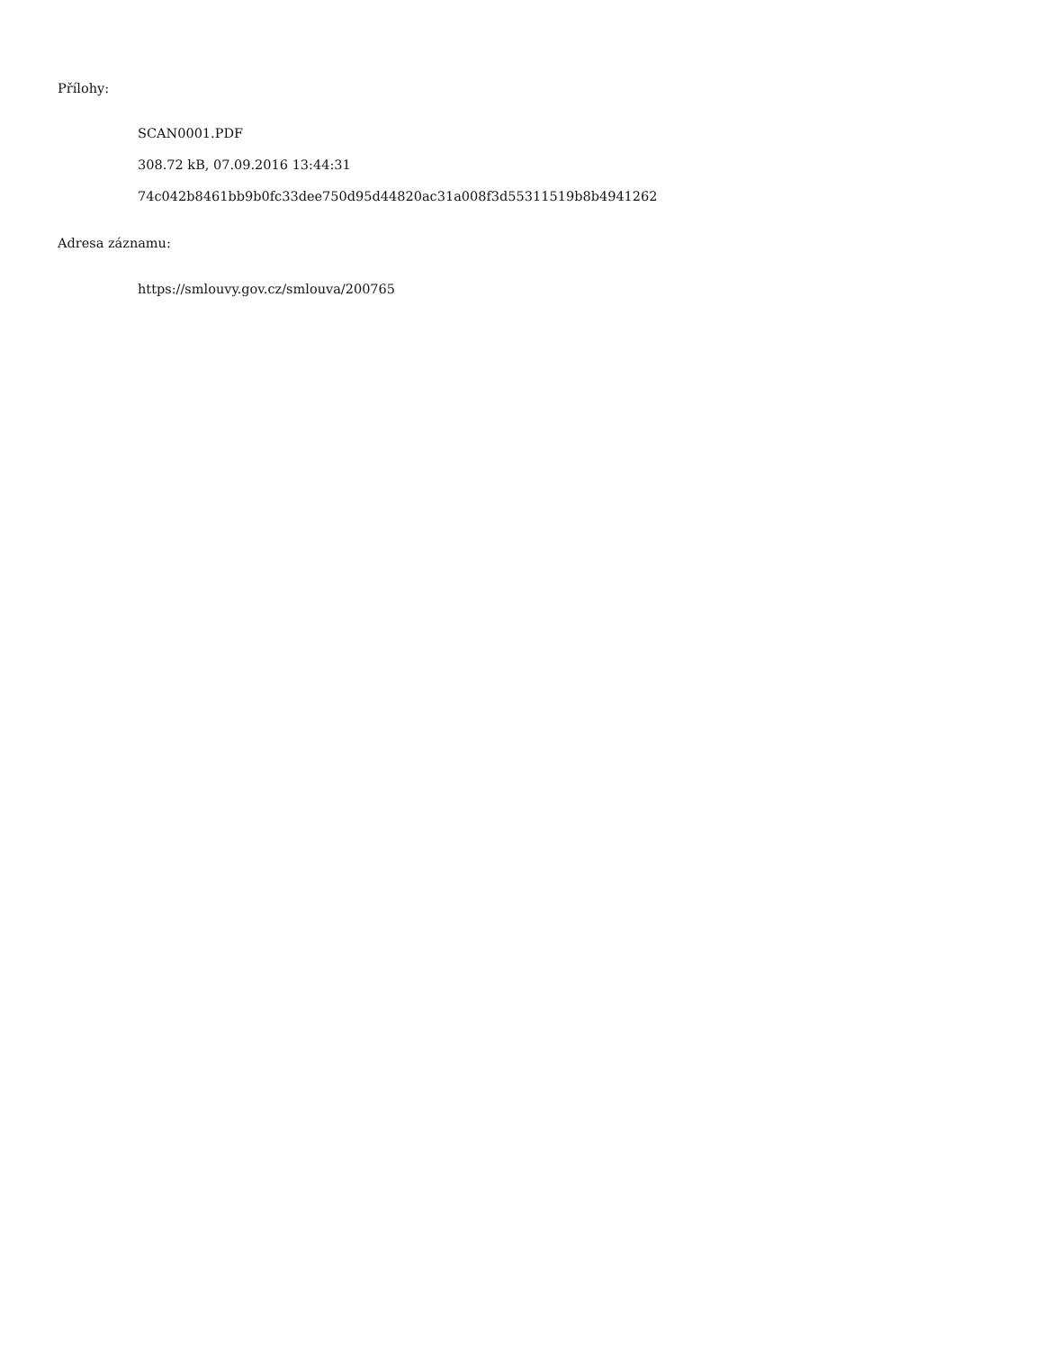Přílohy:
SCAN0001.PDF
308.72 kB, 07.09.2016 13:44:31
74c042b8461bb9b0fc33dee750d95d44820ac31a008f3d55311519b8b4941262
Adresa záznamu:
https://smlouvy.gov.cz/smlouva/200765